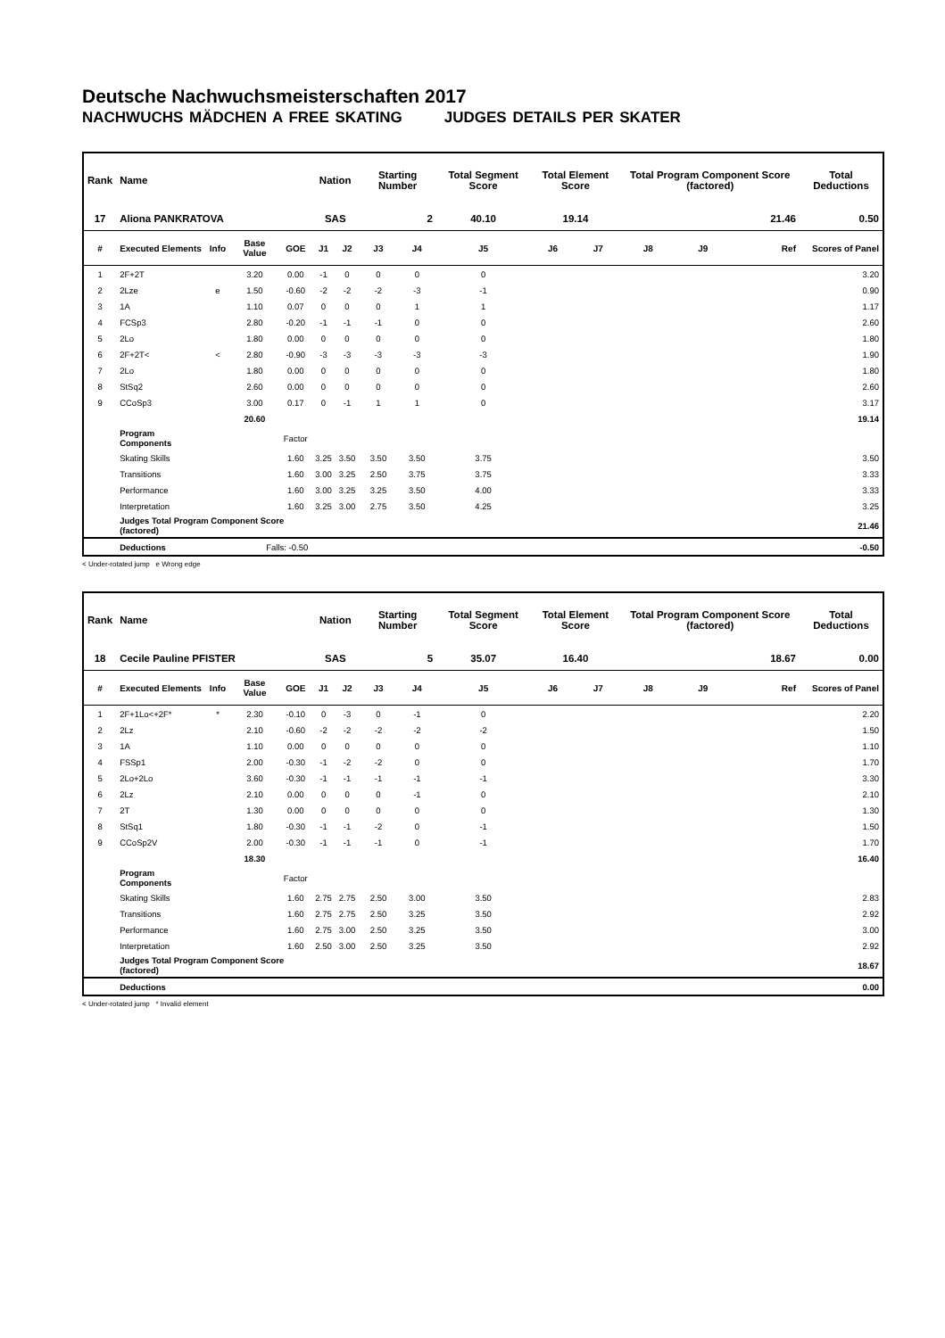Deutsche Nachwuchsmeisterschaften 2017
NACHWUCHS MÄDCHEN A FREE SKATING JUDGES DETAILS PER SKATER
| Rank | Name | | | | Nation | | Starting Number | | Total Segment Score | Total Element Score | | Total Program Component Score (factored) | | | Total Deductions |
| --- | --- | --- | --- | --- | --- | --- | --- | --- | --- | --- | --- | --- | --- | --- | --- |
| 17 | Aliona PANKRATOVA | | | | SAS | | 2 | | 40.10 | 19.14 | | 21.46 | | | 0.50 |
| # | Executed Elements | Info | Base Value | GOE | J1 | J2 | J3 | J4 | J5 | J6 | J7 | J8 | J9 | Ref | Scores of Panel |
| 1 | 2F+2T | | 3.20 | 0.00 | -1 | 0 | 0 | 0 | 0 | | | | | | 3.20 |
| 2 | 2Lze | e | 1.50 | -0.60 | -2 | -2 | -2 | -3 | -1 | | | | | | 0.90 |
| 3 | 1A | | 1.10 | 0.07 | 0 | 0 | 0 | 1 | 1 | | | | | | 1.17 |
| 4 | FCSp3 | | 2.80 | -0.20 | -1 | -1 | -1 | 0 | 0 | | | | | | 2.60 |
| 5 | 2Lo | | 1.80 | 0.00 | 0 | 0 | 0 | 0 | 0 | | | | | | 1.80 |
| 6 | 2F+2T< | < | 2.80 | -0.90 | -3 | -3 | -3 | -3 | -3 | | | | | | 1.90 |
| 7 | 2Lo | | 1.80 | 0.00 | 0 | 0 | 0 | 0 | 0 | | | | | | 1.80 |
| 8 | StSq2 | | 2.60 | 0.00 | 0 | 0 | 0 | 0 | 0 | | | | | | 2.60 |
| 9 | CCoSp3 | | 3.00 | 0.17 | 0 | -1 | 1 | 1 | 0 | | | | | | 3.17 |
| | | | 20.60 | | | | | | | | | | | | 19.14 |
| | Program Components | | | Factor | | | | | | | | | | | |
| | Skating Skills | | | 1.60 | 3.25 | 3.50 | 3.50 | 3.50 | 3.75 | | | | | | 3.50 |
| | Transitions | | | 1.60 | 3.00 | 3.25 | 2.50 | 3.75 | 3.75 | | | | | | 3.33 |
| | Performance | | | 1.60 | 3.00 | 3.25 | 3.25 | 3.50 | 4.00 | | | | | | 3.33 |
| | Interpretation | | | 1.60 | 3.25 | 3.00 | 2.75 | 3.50 | 4.25 | | | | | | 3.25 |
| | Judges Total Program Component Score (factored) | | | | | | | | | | | | | | 21.46 |
| | Deductions | Falls: -0.50 | | | | | | | | | | | | | -0.50 |
< Under-rotated jump e Wrong edge
| Rank | Name | | | | Nation | | Starting Number | | Total Segment Score | Total Element Score | | Total Program Component Score (factored) | | | Total Deductions |
| --- | --- | --- | --- | --- | --- | --- | --- | --- | --- | --- | --- | --- | --- | --- | --- |
| 18 | Cecile Pauline PFISTER | | | | SAS | | 5 | | 35.07 | 16.40 | | 18.67 | | | 0.00 |
| # | Executed Elements | Info | Base Value | GOE | J1 | J2 | J3 | J4 | J5 | J6 | J7 | J8 | J9 | Ref | Scores of Panel |
| 1 | 2F+1Lo<+2F* | * | 2.30 | -0.10 | 0 | -3 | 0 | -1 | 0 | | | | | | 2.20 |
| 2 | 2Lz | | 2.10 | -0.60 | -2 | -2 | -2 | -2 | -2 | | | | | | 1.50 |
| 3 | 1A | | 1.10 | 0.00 | 0 | 0 | 0 | 0 | 0 | | | | | | 1.10 |
| 4 | FSSp1 | | 2.00 | -0.30 | -1 | -2 | -2 | 0 | 0 | | | | | | 1.70 |
| 5 | 2Lo+2Lo | | 3.60 | -0.30 | -1 | -1 | -1 | -1 | -1 | | | | | | 3.30 |
| 6 | 2Lz | | 2.10 | 0.00 | 0 | 0 | 0 | -1 | 0 | | | | | | 2.10 |
| 7 | 2T | | 1.30 | 0.00 | 0 | 0 | 0 | 0 | 0 | | | | | | 1.30 |
| 8 | StSq1 | | 1.80 | -0.30 | -1 | -1 | -2 | 0 | -1 | | | | | | 1.50 |
| 9 | CCoSp2V | | 2.00 | -0.30 | -1 | -1 | -1 | 0 | -1 | | | | | | 1.70 |
| | | | 18.30 | | | | | | | | | | | | 16.40 |
| | Program Components | | | Factor | | | | | | | | | | | |
| | Skating Skills | | | 1.60 | 2.75 | 2.75 | 2.50 | 3.00 | 3.50 | | | | | | 2.83 |
| | Transitions | | | 1.60 | 2.75 | 2.75 | 2.50 | 3.25 | 3.50 | | | | | | 2.92 |
| | Performance | | | 1.60 | 2.75 | 3.00 | 2.50 | 3.25 | 3.50 | | | | | | 3.00 |
| | Interpretation | | | 1.60 | 2.50 | 3.00 | 2.50 | 3.25 | 3.50 | | | | | | 2.92 |
| | Judges Total Program Component Score (factored) | | | | | | | | | | | | | | 18.67 |
| | Deductions | | | | | | | | | | | | | | 0.00 |
< Under-rotated jump * Invalid element